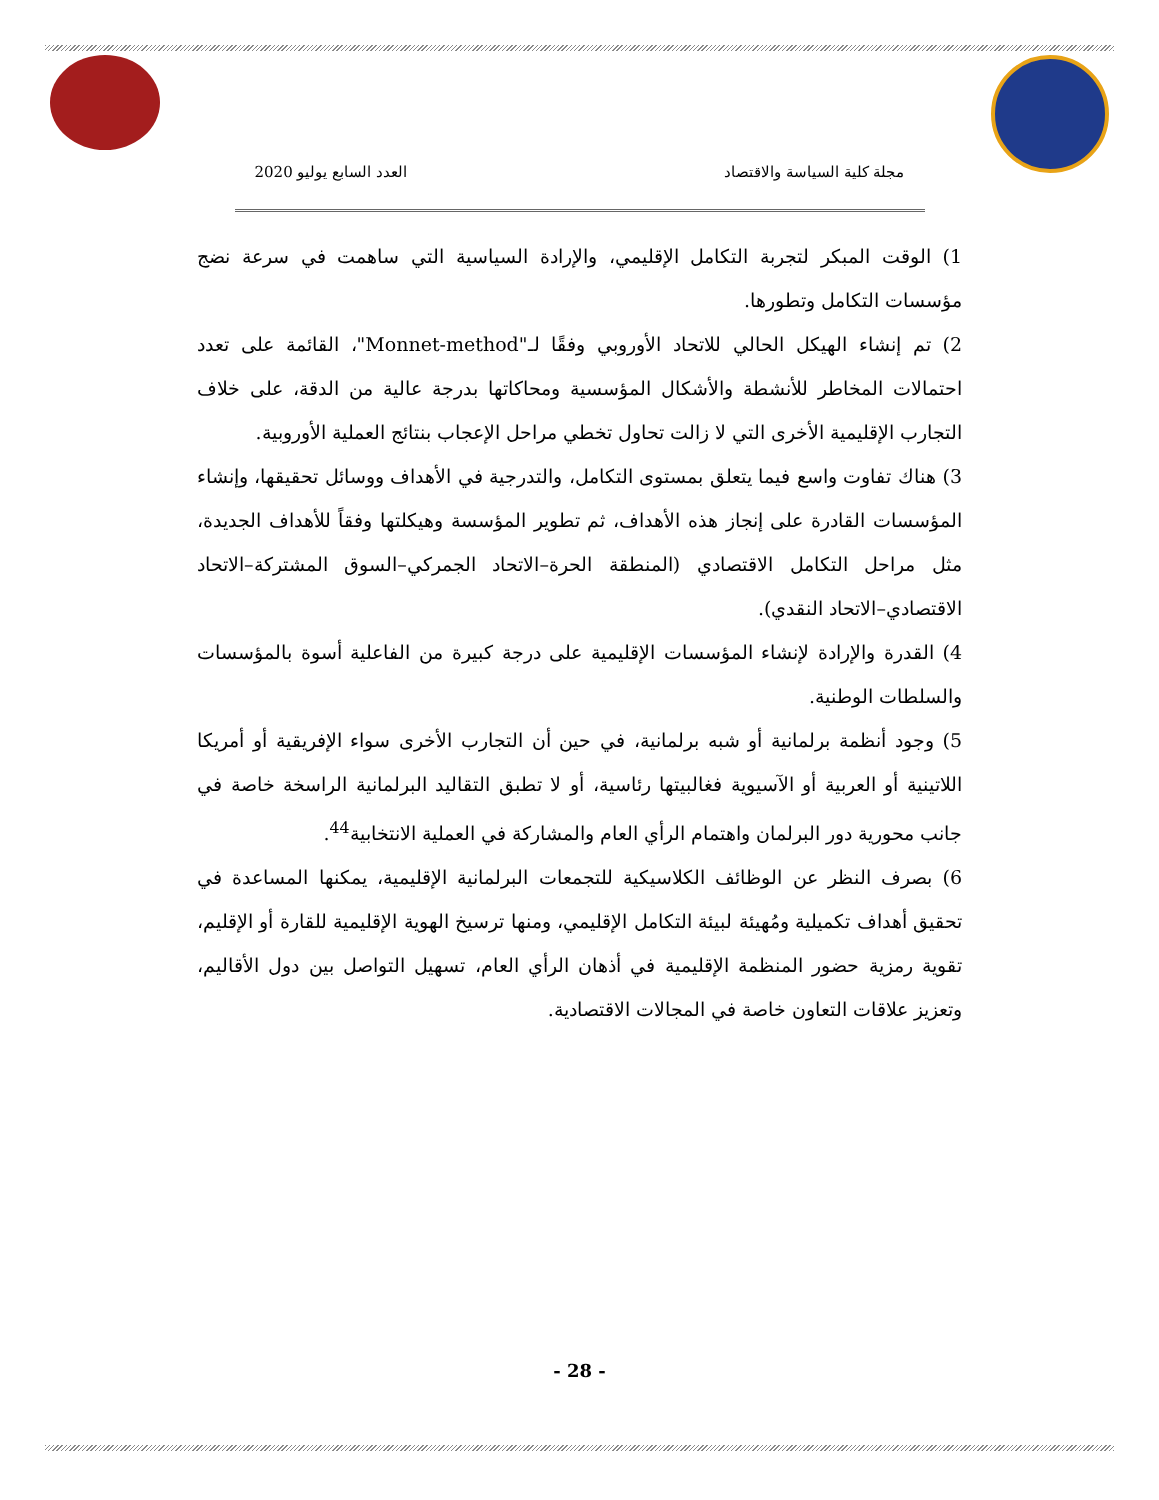مجلة كلية السياسة والاقتصاد العدد السابع يوليو 2020
1) الوقت المبكر لتجربة التكامل الإقليمي، والإرادة السياسية التي ساهمت في سرعة نضج مؤسسات التكامل وتطورها.
2) تم إنشاء الهيكل الحالي للاتحاد الأوروبي وفقًا لـ"Monnet-method"، القائمة على تعدد احتمالات المخاطر للأنشطة والأشكال المؤسسية ومحاكاتها بدرجة عالية من الدقة، على خلاف التجارب الإقليمية الأخرى التي لا زالت تحاول تخطي مراحل الإعجاب بنتائج العملية الأوروبية.
3) هناك تفاوت واسع فيما يتعلق بمستوى التكامل، والتدرجية في الأهداف ووسائل تحقيقها، وإنشاء المؤسسات القادرة على إنجاز هذه الأهداف، ثم تطوير المؤسسة وهيكلتها وفقاً للأهداف الجديدة، مثل مراحل التكامل الاقتصادي (المنطقة الحرة–الاتحاد الجمركي–السوق المشتركة–الاتحاد الاقتصادي–الاتحاد النقدي).
4) القدرة والإرادة لإنشاء المؤسسات الإقليمية على درجة كبيرة من الفاعلية أسوة بالمؤسسات والسلطات الوطنية.
5) وجود أنظمة برلمانية أو شبه برلمانية، في حين أن التجارب الأخرى سواء الإفريقية أو أمريكا اللاتينية أو العربية أو الآسيوية فغالبيتها رئاسية، أو لا تطبق التقاليد البرلمانية الراسخة خاصة في جانب محورية دور البرلمان واهتمام الرأي العام والمشاركة في العملية الانتخابية<sup>44</sup>.
6) بصرف النظر عن الوظائف الكلاسيكية للتجمعات البرلمانية الإقليمية، يمكنها المساعدة في تحقيق أهداف تكميلية ومُهيئة لبيئة التكامل الإقليمي، ومنها ترسيخ الهوية الإقليمية للقارة أو الإقليم، تقوية رمزية حضور المنظمة الإقليمية في أذهان الرأي العام، تسهيل التواصل بين دول الأقاليم، وتعزيز علاقات التعاون خاصة في المجالات الاقتصادية.
- 28 -